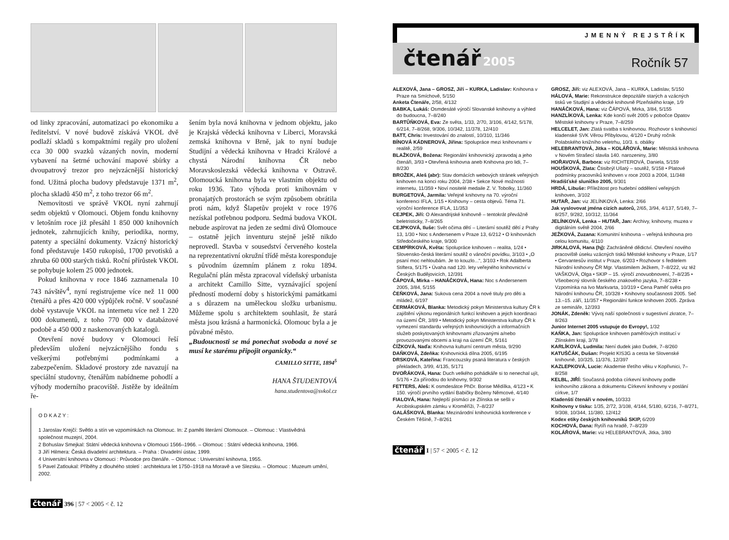od linky zpracování, automatizaci po ekonomiku a ředitelství. V nové budově získává VKOL dvě podlaží skladů s kompaktními regály pro uložení cca 30 000 svazků vázaných novin, moderní vybavení na šetrné uchování mapové sbírky a dvoupatrový trezor pro nejvzácnější historický fond. Užitná plocha budovy představuje 1371 m<sup>2</sup>, plocha skladů 450 m<sup>2</sup>, z toho trezor 66 m<sup>2</sup>.
Nemovitosti ve správě VKOL nyní zahrnují sedm objektů v Olomouci. Objem fondu knihovny v letošním roce již přesáhl 1 850 000 knihovních jednotek, zahrnujících knihy, periodika, normy, patenty a speciální dokumenty. Vzácný historický fond představuje 1450 rukopisů, 1700 prvotisků a zhruba 60 000 starých tisků. Roční přírůstek VKOL se pohybuje kolem 25 000 jednotek.
Pokud knihovna v roce 1846 zaznamenala 10 743 návštěv<sup>4</sup>, nyní registrujeme více než 11 000 čtenářů a přes 420 000 výpůjček ročně. V současné době vystavuje VKOL na internetu více než 1 220 000 dokumentů, z toho 770 000 v databázové podobě a 450 000 z naskenovaných katalogů.
Otevření nové budovy v Olomouci řeší především uložení nejvzácnějšího fondu s veškerými potřebnými podmínkami a zabezpečením. Skladové prostory zde navazují na speciální studovny, čtenářům nabídneme pohodlí a výhody moderního pracoviště. Jistěže by ideálním ře-
šením byla nová knihovna v jednom objektu, jako je Krajská vědecká knihovna v Liberci, Moravská zemská knihovna v Brně, jak to nyní buduje Studijní a vědecká knihovna v Hradci Králové a chystá Národní knihovna ČR nebo Moravskoslezská vědecká knihovna v Ostravě. Olomoucká knihovna byla ve vlastním objektu od roku 1936. Tato výhoda proti knihovnám v pronajatých prostorách se svým způsobem obrátila proti nám, když Šlapetův projekt v roce 1976 nezískal potřebnou podporu. Sedmá budova VKOL nebude aspirovat na jeden ze sedmi divů Olomouce – ostatně jejich inventuru stejně ještě nikdo neprovedl. Stavba v sousedství červeného kostela na reprezentativní okružní třídě města koresponduje s původním územním plánem z roku 1894. Regulační plán města zpracoval vídeňský urbanista a architekt Camillo Sitte, vyznávající spojení předností moderní doby s historickými památkami a s důrazem na uměleckou složku urbanismu. Můžeme spolu s architektem souhlasit, že stará města jsou krásná a harmonická. Olomouc byla a je půvabné město.
„Budoucnosti se má ponechat svoboda a nové se musí ke starému připojit organicky.“
CAMILLO SITTE, 1894<sup>5</sup>
HANA ŠTUDENTOVÁ
hana.studentova@svkol.cz
O D K A Z Y :
1 Jaroslav Krejčí: Světlo a stín ve vzpomínkách na Olomouc. In: Z paměti literární Olomouce. – Olomouc : Vlastivědná společnost muzejní, 2004.
2 Bohuslav Smejkal: Státní vědecká knihovna v Olomouci 1566–1966. – Olomouc : Státní vědecká knihovna, 1966.
3 Jiří Hilmera: Česká divadelní architektura. – Praha : Divadelní ústav, 1999.
4 Universitní knihovna v Olomouci : Průvodce pro čtenáře. – Olomouc : Universitní knihovna, 1955.
5 Pavel Zatloukal: Příběhy z dlouhého století : architektura let 1750–1918 na Moravě a ve Slezsku. – Olomouc : Muzeum umění, 2002.
čtenář 396 | 57 < 2005 < č. 12
JMENNÝ REJSTŘÍK
čtenář 2005
Ročník 57
ALEXOVÁ, Jana – GROSZ, Jiří – KURKA, Ladislav: Knihovna v Praze na Smíchově, 5/150
Anketa Čtenáře, 2/58, 4/132
BABKA, Lukáš: Osmdesáté výročí Slovanské knihovny a výhled do budoucna, 7–8/240
BARTŮŇKOVÁ, Eva: Ze světa, 1/33, 2/70, 3/106, 4/142, 5/178, 6/214, 7–8/268, 9/306, 10/342, 11/378, 12/410
BATT, Chris: Investování do znalostí, 10/310, 11/346
BÍNOVÁ KÁDNEROVÁ, Jiřina: Spolupráce mezi knihovnami v realitě, 2/59
BLAŽKOVÁ, Božena: Regionální knihovnický zpravodaj a jeho čtenáři, 3/93 • Otevřená knihovna aneb Knihovna pro lidi, 7–8/230
BROŽEK, Aleš (abr): Stav domácích webových stránek veřejných knihoven na konci roku 2004, 2/38 • Sekce Nové možnosti internetu, 11/359 • Noví nositelé medaile Z. V. Tobolky, 11/360
BURGETOVÁ, Jarmila: Veřejné knihovny na 70. výroční konferenci IFLA, 1/15 • Knihovny – cesta objevů. Téma 71. výroční konference IFLA, 11/353
CEJPEK, Jiří: O Alexandrijské knihovně – tentokrát převážně beletristicky, 7–8/265
CEJPKOVÁ, Iluše: Svět očima dětí – Literární soutěž dětí z Prahy 13, 1/30 • Noc s Andersenem v Praze 13, 6/212 • O knihovnách Středočeského kraje, 9/300
CEMPÍRKOVÁ, Květa: Spolupráce knihoven – realita, 1/24 • Slovensko-česká literární soutěž o vánoční povídku, 3/103 • „O psaní moc nehloubám. Je to kouzlo...“, 3/103 • Rok Adalberta Stiftera, 5/175 • Úvaha nad 120. lety veřejného knihovnictví v Českých Budějovicích, 12/391
ČÁPOVÁ, Mirka – HANÁČKOVÁ, Hana: Noc s Andersenem 2005, 3/84, 5/155
ČEŇKOVÁ, Jana: Sukova cena 2004 a nové tituly pro děti a mládež, 6/197
ČERMÁKOVÁ, Blanka: Metodický pokyn Ministerstva kultury ČR k zajištění výkonu regionálních funkcí knihoven a jejich koordinaci na území ČR, 3/89 • Metodický pokyn Ministerstva kultury ČR k vymezení standardu veřejných knihovnických a informačních služeb poskytovaných knihovnami zřizovanými a/nebo provozovanými obcemi a kraji na území ČR, 5/161
ČÍŽKOVÁ, Naďa: Knihovna kulturní centrum města, 9/290
DAŇKOVÁ, Zdeňka: Knihovnická dílna 2005, 6/195
DRSKOVÁ, Kateřina: Francouzsky psaná literatura v českých překladech, 3/99, 4/135, 5/171
DVOŘÁKOVÁ, Hana: Duch velkého pohádkáře si to nenechal ujít, 5/176 • Za přírodou do knihovny, 9/302
FETTERS, Aleš: K osmdesátce PhDr. Borise Mědílka, 4/123 • K 150. výročí prvního vydání Babičky Boženy Němcové, 4/140
FIALOVÁ, Hana: Nejlepší písmáci ze Zlínska se sešli v Arcibiskupském zámku v Kroměříži, 7–8/237
GALÁŠKOVÁ, Blanka: Mezinárodní knihovnická konference v Českém Těšíně, 7–8/261
GROSZ, Jiří: viz ALEXOVÁ, Jana – KURKA, Ladislav, 5/150
HÁLOVÁ, Marie: Rekonstrukce depozitáře starých a vzácných tisků ve Studijní a vědecké knihovně Plzeňského kraje, 1/9
HANÁČKOVÁ, Hana: viz ČÁPOVÁ, Mirka, 3/84, 5/155
HANZLÍKOVÁ, Lenka: Kde končí svět 2005 v pobočce Opatov Městské knihovny v Praze, 7–8/259
HELCELET, Jan: Zlatá svatba s knihovnou. Rozhovor s knihovnicí kladenské SVK Věrou Přibylovou, 4/120 • Druhý ročník Polabského knižního veletrhu, 10/3. s. obálky
HELEBRANTOVÁ, Jitka – KOLÁŘOVÁ, Marie: Městská knihovna v Novém Strašecí slavila 140. narozeniny, 3/80
HOŘAVOVÁ, Barbora: viz RICHTEROVÁ, Daniela, 5/159
HOUŠKOVÁ, Zlata: Čtisibrýl Ušatý – soutěž, 5/158 • Platové podmínky pracovníků knihoven v roce 2003 a 2004, 11/348
Hradišťské sluníčko 2005, 9/301
HRDÁ, Libuše: Příležitost pro hudební oddělení veřejných knihoven, 3/102
HUTAŘ, Jan: viz JELÍNKOVÁ, Lenka: 2/66
Jak vyslovovat jména cizích autorů, 2/65, 3/94, 4/137, 5/149, 7–8/257, 9/282, 10/312, 11/364
JELÍNKOVÁ, Lenka – HUTAŘ, Jan: Archivy, knihovny, muzea v digitálním světě 2004, 2/66
JEŽKOVÁ, Zuzana: Komunitní knihovna – veřejná knihovna pro celou komunitu, 4/110
JIRKALOVÁ, Hana (hj): Zachráněné dědictví. Otevření nového pracoviště úseku vzácných tisků Městské knihovny v Praze, 1/17 • Cervantesův institut v Praze, 6/203 • Rozhovor s ředitelem Národní knihovny ČR Mgr. Vlastimilem Ježkem, 7–8/222, viz též VAŠKOVÁ, Olga • SKIP – 15. výročí znovuobnovení, 7–8/235 • Všeobecný slovník českého znakového jazyka, 7–8/238 • Vzpomínka na Ivo Markvarta, 10/319 • Cena Paměť světa pro Národní knihovnu ČR, 10/328 • Knihovny současnosti 2005. Seč 13.–15. září, 11/357 • Regionální funkce knihoven 2005. Zpráva ze semináře, 12/393
JONÁK, Zdeněk: Vývoj naší společnosti v sugestivní zkratce, 7–8/263
Junior Internet 2005 vstupuje do Evropy!, 1/32
KAŇKA, Jan: Spolupráce knihoven paměťových institucí v Zlínském kraji, 3/78
KARLÍKOVÁ, Ludmila: Není dudek jako Dudek, 7–8/260
KATUŠČÁK, Dušan: Projekt KIS3G a cesta ke Slovenské knihovně, 10/325, 11/376, 12/397
KAZLEPKOVÁ, Lucie: Akademie třetího věku v Kopřivnici, 7–8/258
KELBL, JIŘÍ: Současná podoba církevní knihovny podle knihovního zákona a dokumentu Církevní knihovny v poslání církve, 1/7
Kladenští čtenáři v novém, 10/333
Knihovny v tisku: 1/35, 2/72, 3/108, 4/144, 5/180, 6/216, 7–8/271, 9/308, 10/344, 11/380, 12/412
Kodex etiky českých knihovníků SKIP, 6/209
KOCHOVÁ, Dana: Rytíři na hradě, 7–8/239
KOLÁŘOVÁ, Marie: viz HELEBRANTOVÁ, Jitka, 3/80
čtenář I | 57 < 2005 < č. 12